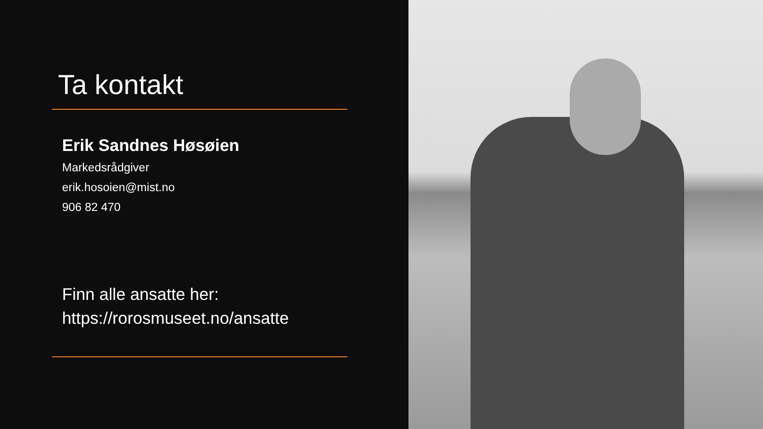Ta kontakt
Erik Sandnes Høsøien
Markedsrådgiver
erik.hosoien@mist.no
906 82 470
Finn alle ansatte her:
https://rorosmuseet.no/ansatte